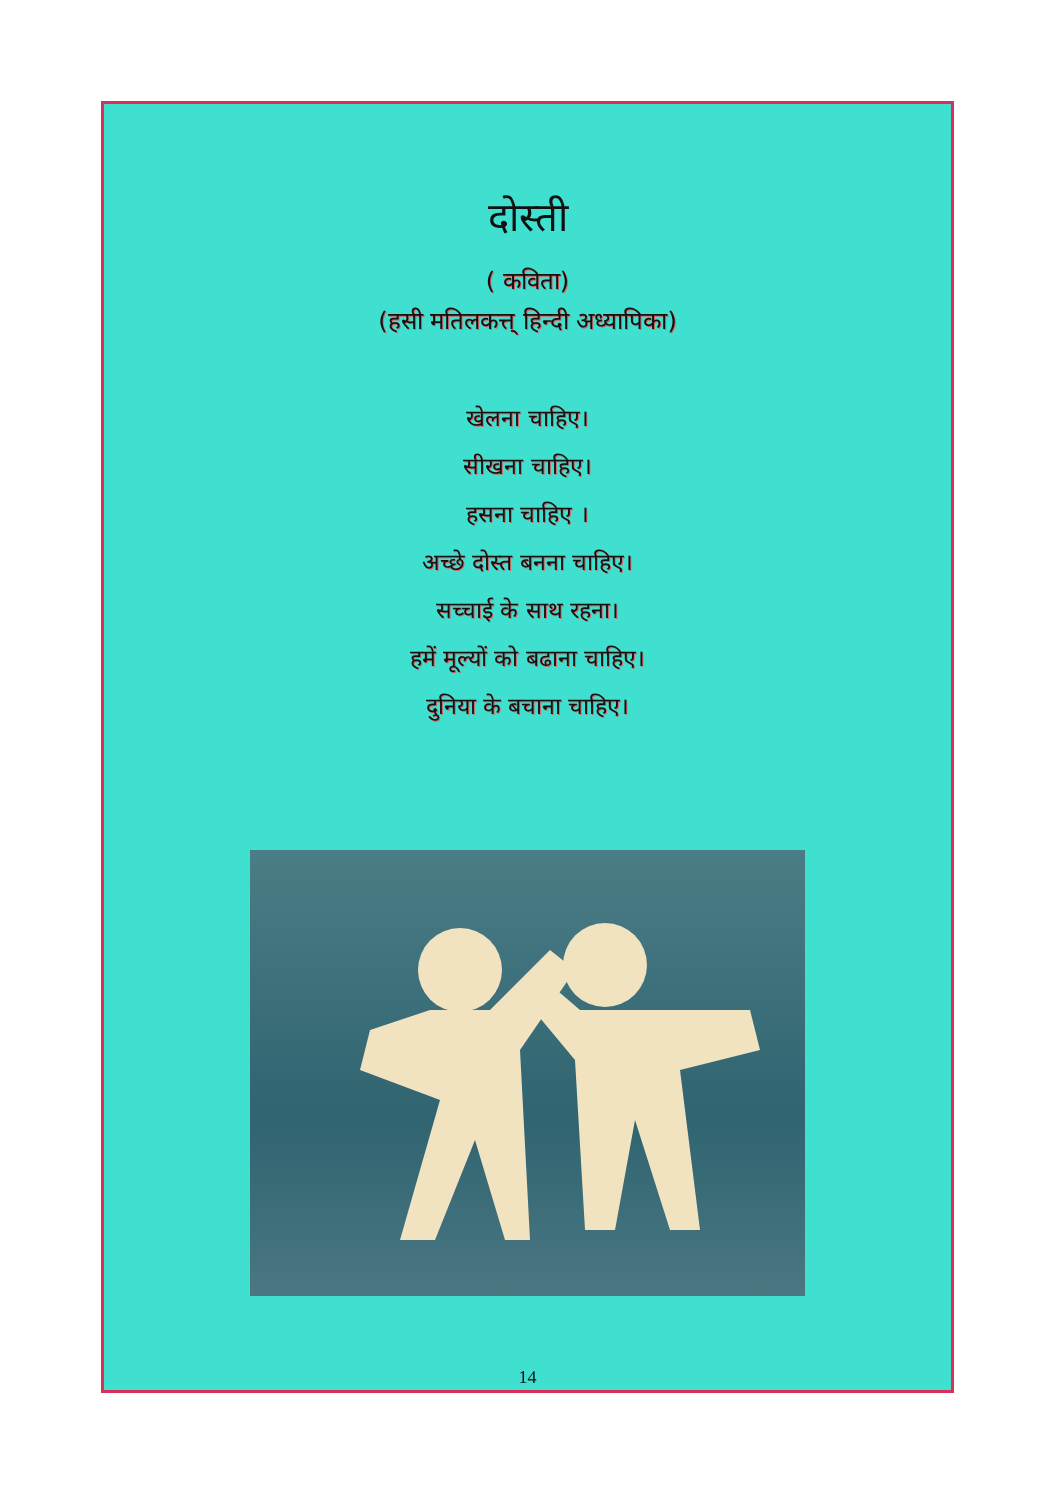दोस्ती
( कविता)
(हसी मतिलकत्त् हिन्दी अध्यापिका)
खेलना चाहिए।
सीखना चाहिए।
हसना चाहिए ।
अच्छे दोस्त बनना चाहिए।
सच्चाई के साथ रहना।
हमें मूल्यों को बढाना चाहिए।
दुनिया के बचाना चाहिए।
14